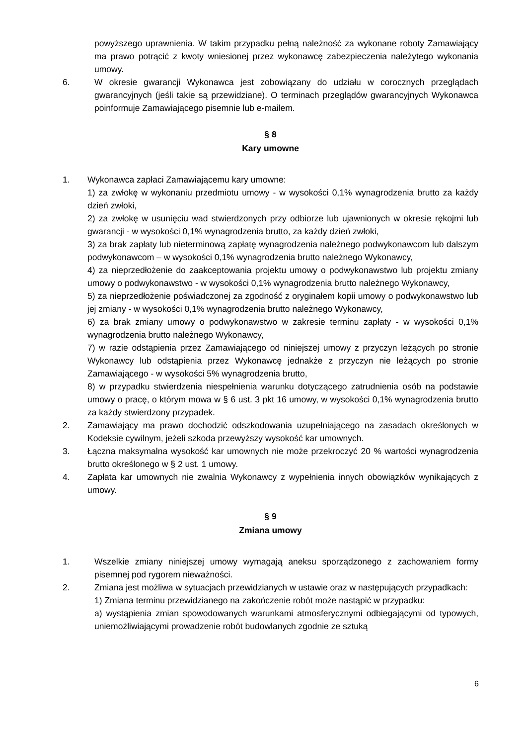powyższego uprawnienia. W takim przypadku pełną należność za wykonane roboty Zamawiający ma prawo potrącić z kwoty wniesionej przez wykonawcę zabezpieczenia należytego wykonania umowy.
6. W okresie gwarancji Wykonawca jest zobowiązany do udziału w corocznych przeglądach gwarancyjnych (jeśli takie są przewidziane). O terminach przeglądów gwarancyjnych Wykonawca poinformuje Zamawiającego pisemnie lub e-mailem.
§ 8
Kary umowne
1. Wykonawca zapłaci Zamawiającemu kary umowne:
1) za zwłokę w wykonaniu przedmiotu umowy - w wysokości 0,1% wynagrodzenia brutto za każdy dzień zwłoki,
2) za zwłokę w usunięciu wad stwierdzonych przy odbiorze lub ujawnionych w okresie rękojmi lub gwarancji - w wysokości 0,1% wynagrodzenia brutto, za każdy dzień zwłoki,
3) za brak zapłaty lub nieterminową zapłatę wynagrodzenia należnego podwykonawcom lub dalszym podwykonawcom – w wysokości 0,1% wynagrodzenia brutto należnego Wykonawcy,
4) za nieprzedłożenie do zaakceptowania projektu umowy o podwykonawstwo lub projektu zmiany umowy o podwykonawstwo - w wysokości 0,1% wynagrodzenia brutto należnego Wykonawcy,
5) za nieprzedłożenie poświadczonej za zgodność z oryginałem kopii umowy o podwykonawstwo lub jej zmiany - w wysokości 0,1% wynagrodzenia brutto należnego Wykonawcy,
6) za brak zmiany umowy o podwykonawstwo w zakresie terminu zapłaty - w wysokości 0,1% wynagrodzenia brutto należnego Wykonawcy,
7) w razie odstąpienia przez Zamawiającego od niniejszej umowy z przyczyn leżących po stronie Wykonawcy lub odstąpienia przez Wykonawcę jednakże z przyczyn nie leżących po stronie Zamawiającego - w wysokości 5% wynagrodzenia brutto,
8) w przypadku stwierdzenia niespełnienia warunku dotyczącego zatrudnienia osób na podstawie umowy o pracę, o którym mowa w § 6 ust. 3 pkt 16 umowy, w wysokości 0,1% wynagrodzenia brutto za każdy stwierdzony przypadek.
2. Zamawiający ma prawo dochodzić odszkodowania uzupełniającego na zasadach określonych w Kodeksie cywilnym, jeżeli szkoda przewyższy wysokość kar umownych.
3. Łączna maksymalna wysokość kar umownych nie może przekroczyć 20 % wartości wynagrodzenia brutto określonego w § 2 ust. 1 umowy.
4. Zapłata kar umownych nie zwalnia Wykonawcy z wypełnienia innych obowiązków wynikających z umowy.
§ 9
Zmiana umowy
1. Wszelkie zmiany niniejszej umowy wymagają aneksu sporządzonego z zachowaniem formy pisemnej pod rygorem nieważności.
2. Zmiana jest możliwa w sytuacjach przewidzianych w ustawie oraz w następujących przypadkach:
1) Zmiana terminu przewidzianego na zakończenie robót może nastąpić w przypadku:
a) wystąpienia zmian spowodowanych warunkami atmosferycznymi odbiegającymi od typowych, uniemożliwiającymi prowadzenie robót budowlanych zgodnie ze sztuką
6